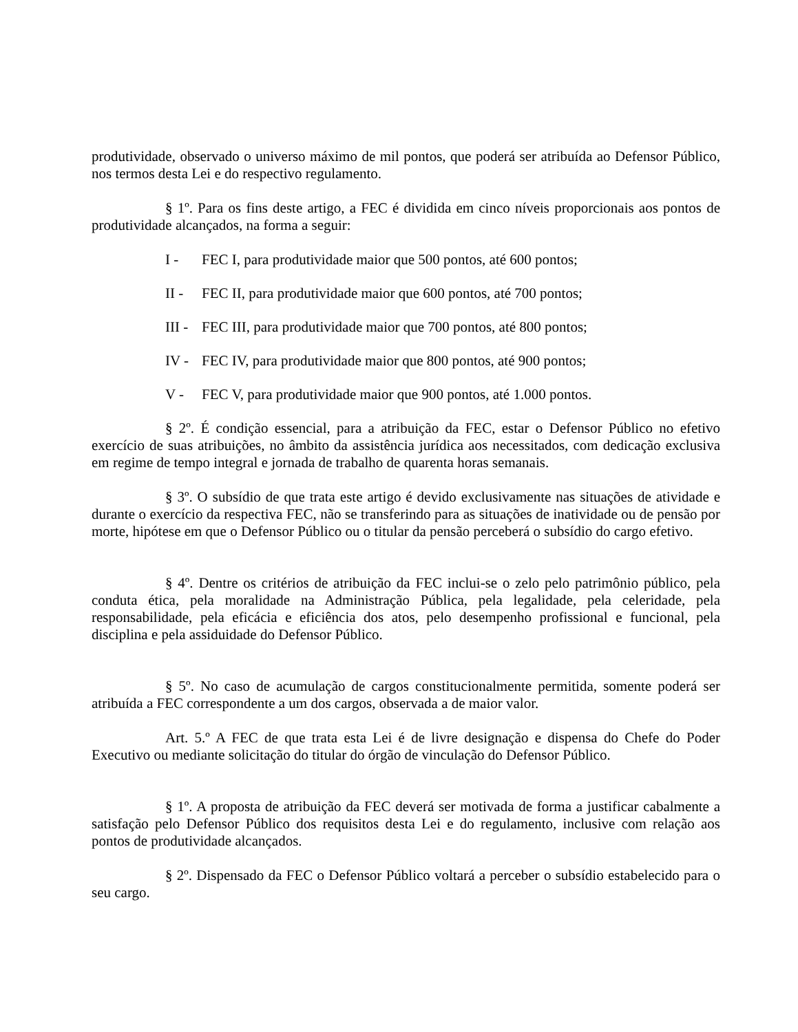produtividade, observado o universo máximo de mil pontos, que poderá ser atribuída ao Defensor Público, nos termos desta Lei e do respectivo regulamento.
§ 1º. Para os fins deste artigo, a FEC é dividida em cinco níveis proporcionais aos pontos de produtividade alcançados, na forma a seguir:
I - FEC I, para produtividade maior que 500 pontos, até 600 pontos;
II - FEC II, para produtividade maior que 600 pontos, até 700 pontos;
III - FEC III, para produtividade maior que 700 pontos, até 800 pontos;
IV - FEC IV, para produtividade maior que 800 pontos, até 900 pontos;
V - FEC V, para produtividade maior que 900 pontos, até 1.000 pontos.
§ 2º. É condição essencial, para a atribuição da FEC, estar o Defensor Público no efetivo exercício de suas atribuições, no âmbito da assistência jurídica aos necessitados, com dedicação exclusiva em regime de tempo integral e jornada de trabalho de quarenta horas semanais.
§ 3º. O subsídio de que trata este artigo é devido exclusivamente nas situações de atividade e durante o exercício da respectiva FEC, não se transferindo para as situações de inatividade ou de pensão por morte, hipótese em que o Defensor Público ou o titular da pensão perceberá o subsídio do cargo efetivo.
§ 4º. Dentre os critérios de atribuição da FEC inclui-se o zelo pelo patrimônio público, pela conduta ética, pela moralidade na Administração Pública, pela legalidade, pela celeridade, pela responsabilidade, pela eficácia e eficiência dos atos, pelo desempenho profissional e funcional, pela disciplina e pela assiduidade do Defensor Público.
§ 5º. No caso de acumulação de cargos constitucionalmente permitida, somente poderá ser atribuída a FEC correspondente a um dos cargos, observada a de maior valor.
Art. 5.º A FEC de que trata esta Lei é de livre designação e dispensa do Chefe do Poder Executivo ou mediante solicitação do titular do órgão de vinculação do Defensor Público.
§ 1º. A proposta de atribuição da FEC deverá ser motivada de forma a justificar cabalmente a satisfação pelo Defensor Público dos requisitos desta Lei e do regulamento, inclusive com relação aos pontos de produtividade alcançados.
§ 2º. Dispensado da FEC o Defensor Público voltará a perceber o subsídio estabelecido para o seu cargo.